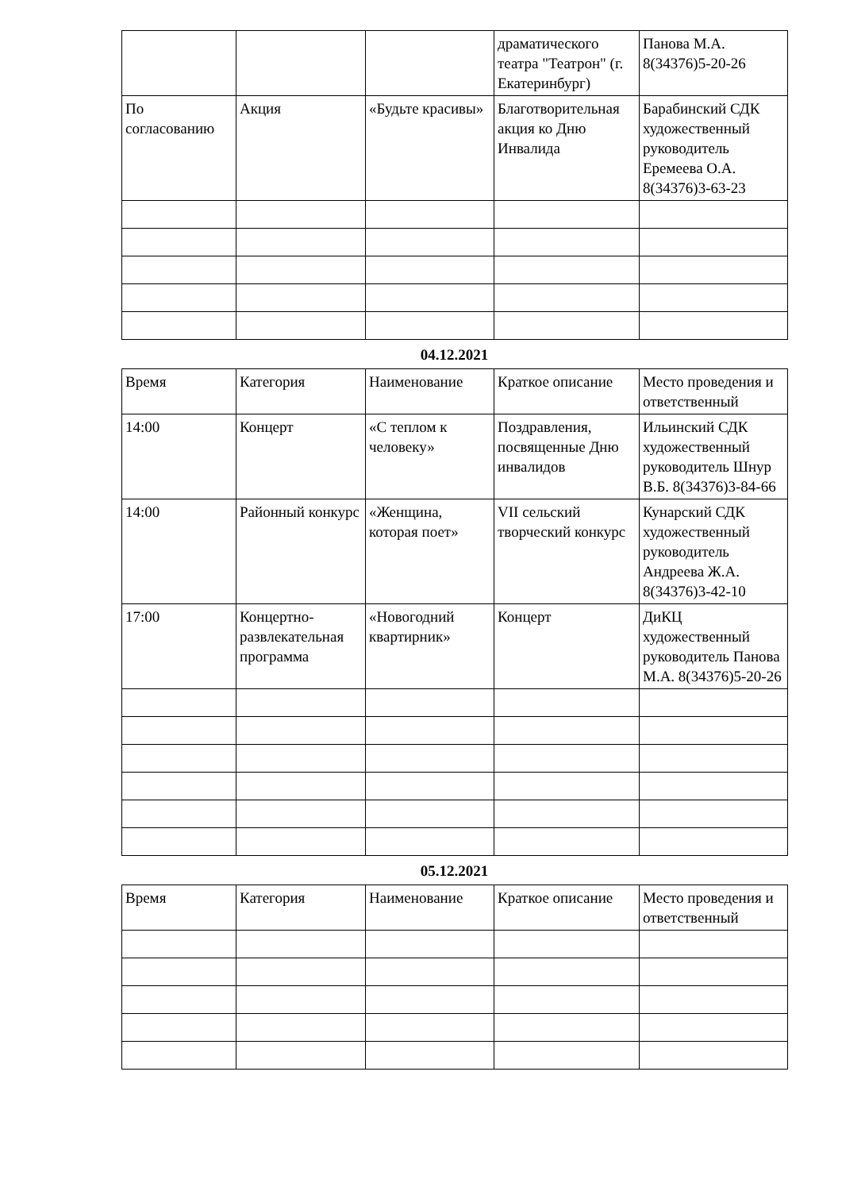| | | | драматического театра "Театрон" (г. Екатеринбург) | Панова М.А. 8(34376)5-20-26 |
| По согласованию | Акция | «Будьте красивы» | Благотворительная акция ко Дню Инвалида | Барабинский СДК художественный руководитель Еремеева О.А. 8(34376)3-63-23 |
04.12.2021
| | Время | Категория | Наименование | Краткое описание | Место проведения и ответственный |
| 14:00 | Концерт | «С теплом к человеку» | Поздравления, посвященные Дню инвалидов | Ильинский СДК художественный руководитель Шнур В.Б. 8(34376)3-84-66 | |
| 14:00 | Районный конкурс | «Женщина, которая поет» | VII сельский творческий конкурс | Кунарский СДК художественный руководитель Андреева Ж.А. 8(34376)3-42-10 | |
| 17:00 | Концертно-развлекательная программа | «Новогодний квартирник» | Концерт | ДиКЦ художественный руководитель Панова М.А. 8(34376)5-20-26 | |
05.12.2021
| Время | Категория | Наименование | Краткое описание | Место проведения и ответственный |